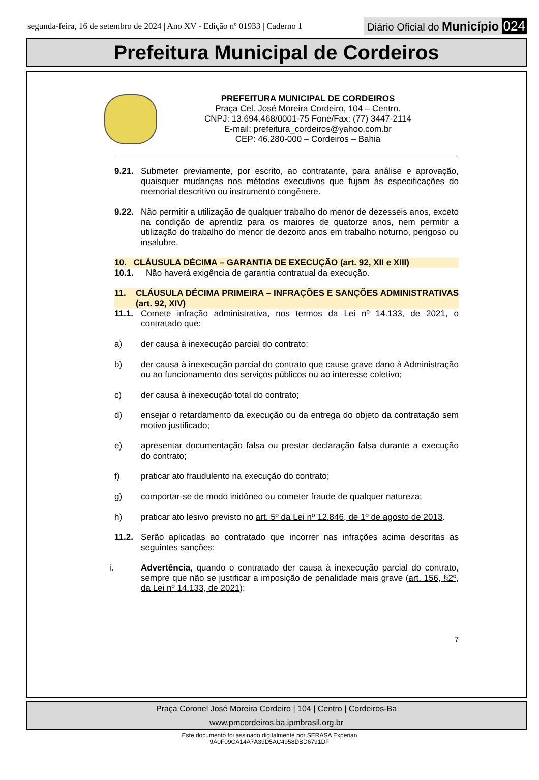segunda-feira, 16 de setembro de 2024 | Ano XV - Edição nº 01933 | Caderno 1
Diário Oficial do Município 024
Prefeitura Municipal de Cordeiros
PREFEITURA MUNICIPAL DE CORDEIROS
Praça Cel. José Moreira Cordeiro, 104 – Centro.
CNPJ: 13.694.468/0001-75 Fone/Fax: (77) 3447-2114
E-mail: prefeitura_cordeiros@yahoo.com.br
CEP: 46.280-000 – Cordeiros – Bahia
9.21. Submeter previamente, por escrito, ao contratante, para análise e aprovação, quaisquer mudanças nos métodos executivos que fujam às especificações do memorial descritivo ou instrumento congênere.
9.22. Não permitir a utilização de qualquer trabalho do menor de dezesseis anos, exceto na condição de aprendiz para os maiores de quatorze anos, nem permitir a utilização do trabalho do menor de dezoito anos em trabalho noturno, perigoso ou insalubre.
10. CLÁUSULA DÉCIMA – GARANTIA DE EXECUÇÃO (art. 92, XII e XIII)
10.1. Não haverá exigência de garantia contratual da execução.
11. CLÁUSULA DÉCIMA PRIMEIRA – INFRAÇÕES E SANÇÕES ADMINISTRATIVAS (art. 92, XIV)
11.1. Comete infração administrativa, nos termos da Lei nº 14.133, de 2021, o contratado que:
a) der causa à inexecução parcial do contrato;
b) der causa à inexecução parcial do contrato que cause grave dano à Administração ou ao funcionamento dos serviços públicos ou ao interesse coletivo;
c) der causa à inexecução total do contrato;
d) ensejar o retardamento da execução ou da entrega do objeto da contratação sem motivo justificado;
e) apresentar documentação falsa ou prestar declaração falsa durante a execução do contrato;
f) praticar ato fraudulento na execução do contrato;
g) comportar-se de modo inidôneo ou cometer fraude de qualquer natureza;
h) praticar ato lesivo previsto no art. 5º da Lei nº 12.846, de 1º de agosto de 2013.
11.2. Serão aplicadas ao contratado que incorrer nas infrações acima descritas as seguintes sanções:
i. Advertência, quando o contratado der causa à inexecução parcial do contrato, sempre que não se justificar a imposição de penalidade mais grave (art. 156, §2º, da Lei nº 14.133, de 2021);
7
Praça Coronel José Moreira Cordeiro | 104 | Centro | Cordeiros-Ba
www.pmcordeiros.ba.ipmbrasil.org.br
Este documento foi assinado digitalmente por SERASA Experian
9A0F09CA14A7A39D5AC4958DBD6791DF